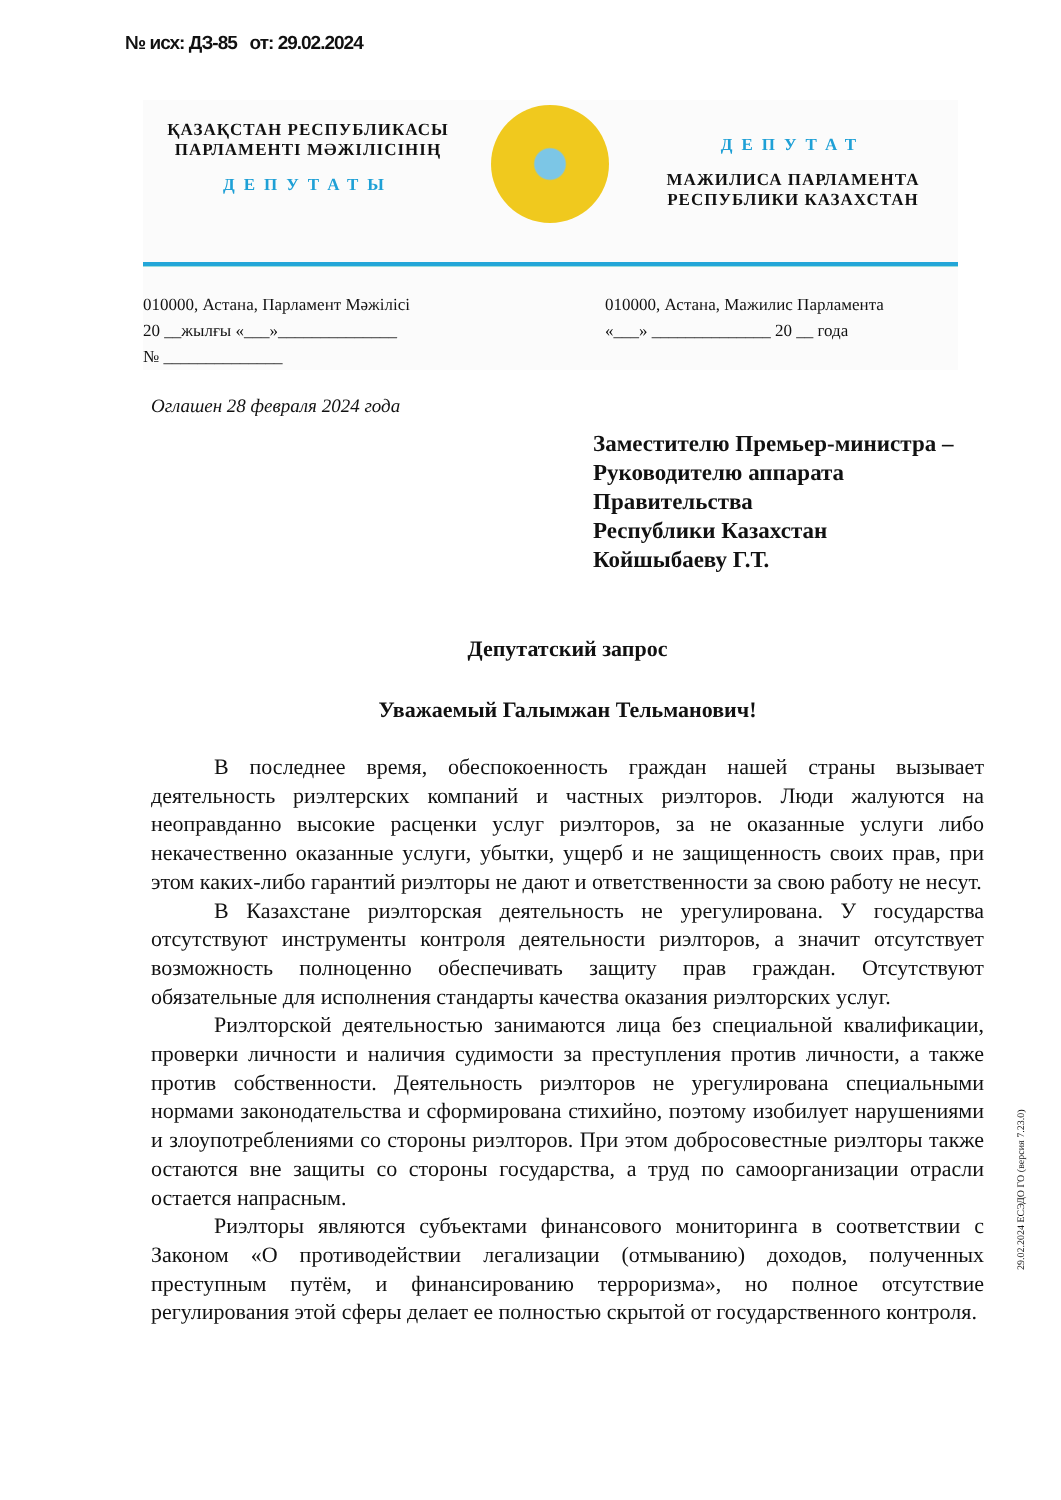№ исх: ДЗ-85 от: 29.02.2024
ҚАЗАҚСТАН РЕСПУБЛИКАСЫ
ПАРЛАМЕНТІ МӘЖІЛІСІНІҢ
ДЕПУТАТЫ
ДЕПУТАТ
МАЖИЛИСА ПАРЛАМЕНТА
РЕСПУБЛИКИ КАЗАХСТАН
010000, Астана, Парламент Мәжілісі
20 __жылғы «___»______________
№ ______________
010000, Астана, Мажилис Парламента
«___» ______________ 20 __ года
Оглашен 28 февраля 2024 года
Заместителю Премьер-министра –
Руководителю аппарата
Правительства
Республики Казахстан
Койшыбаеву Г.Т.
Депутатский запрос
Уважаемый Галымжан Тельманович!
В последнее время, обеспокоенность граждан нашей страны вызывает деятельность риэлтерских компаний и частных риэлторов. Люди жалуются на неоправданно высокие расценки услуг риэлторов, за не оказанные услуги либо некачественно оказанные услуги, убытки, ущерб и не защищенность своих прав, при этом каких-либо гарантий риэлторы не дают и ответственности за свою работу не несут.
В Казахстане риэлторская деятельность не урегулирована. У государства отсутствуют инструменты контроля деятельности риэлторов, а значит отсутствует возможность полноценно обеспечивать защиту прав граждан. Отсутствуют обязательные для исполнения стандарты качества оказания риэлторских услуг.
Риэлторской деятельностью занимаются лица без специальной квалификации, проверки личности и наличия судимости за преступления против личности, а также против собственности. Деятельность риэлторов не урегулирована специальными нормами законодательства и сформирована стихийно, поэтому изобилует нарушениями и злоупотреблениями со стороны риэлторов. При этом добросовестные риэлторы также остаются вне защиты со стороны государства, а труд по самоорганизации отрасли остается напрасным.
Риэлторы являются субъектами финансового мониторинга в соответствии с Законом «О противодействии легализации (отмыванию) доходов, полученных преступным путём, и финансированию терроризма», но полное отсутствие регулирования этой сферы делает ее полностью скрытой от государственного контроля.
29.02.2024 ЕСЭДО ГО (версия 7.23.0)